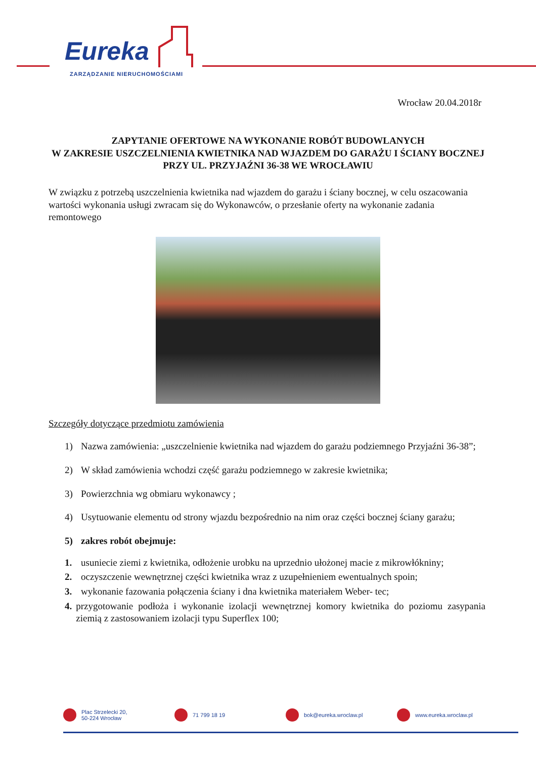Eureka
ZARZĄDZANIE NIERUCHOMOŚCIAMI
Wrocław 20.04.2018r
ZAPYTANIE OFERTOWE NA WYKONANIE ROBÓT BUDOWLANYCH
W ZAKRESIE USZCZELNIENIA KWIETNIKA NAD WJAZDEM DO GARAŻU I ŚCIANY BOCZNEJ PRZY UL. PRZYJAŹNI 36-38 WE WROCŁAWIU
W związku z potrzebą uszczelnienia kwietnika nad wjazdem do garażu i ściany bocznej, w celu oszacowania wartości wykonania usługi zwracam się do Wykonawców, o przesłanie oferty na wykonanie zadania remontowego
Szczegóły dotyczące przedmiotu zamówienia
1) Nazwa zamówienia: „uszczelnienie kwietnika nad wjazdem do garażu podziemnego Przyjaźni 36-38”;
2) W skład zamówienia wchodzi część garażu podziemnego w zakresie kwietnika;
3) Powierzchnia wg obmiaru wykonawcy ;
4) Usytuowanie elementu od strony wjazdu bezpośrednio na nim oraz części bocznej ściany garażu;
5) zakres robót obejmuje:
1. usuniecie ziemi z kwietnika, odłożenie urobku na uprzednio ułożonej macie z mikrowłókniny;
2. oczyszczenie wewnętrznej części kwietnika wraz z uzupełnieniem ewentualnych spoin;
3. wykonanie fazowania połączenia ściany i dna kwietnika materiałem Weber- tec;
4. przygotowanie podłoża i wykonanie izolacji wewnętrznej komory kwietnika do poziomu zasypania ziemią z zastosowaniem izolacji typu Superflex 100;
Plac Strzelecki 20,
50-224 Wrocław
71 799 18 19 bok@eureka.wroclaw.pl www.eureka.wroclaw.pl